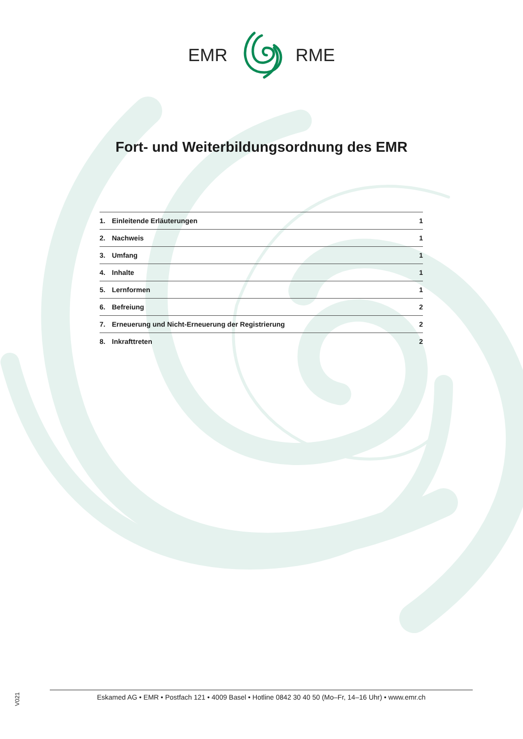EMR RME
Fort- und Weiterbildungsordnung des EMR
1. Einleitende Erläuterungen 1
2. Nachweis 1
3. Umfang 1
4. Inhalte 1
5. Lernformen 1
6. Befreiung 2
7. Erneuerung und Nicht-Erneuerung der Registrierung 2
8. Inkrafttreten 2
V021
Eskamed AG • EMR • Postfach 121 • 4009 Basel • Hotline 0842 30 40 50 (Mo–Fr, 14–16 Uhr) • www.emr.ch